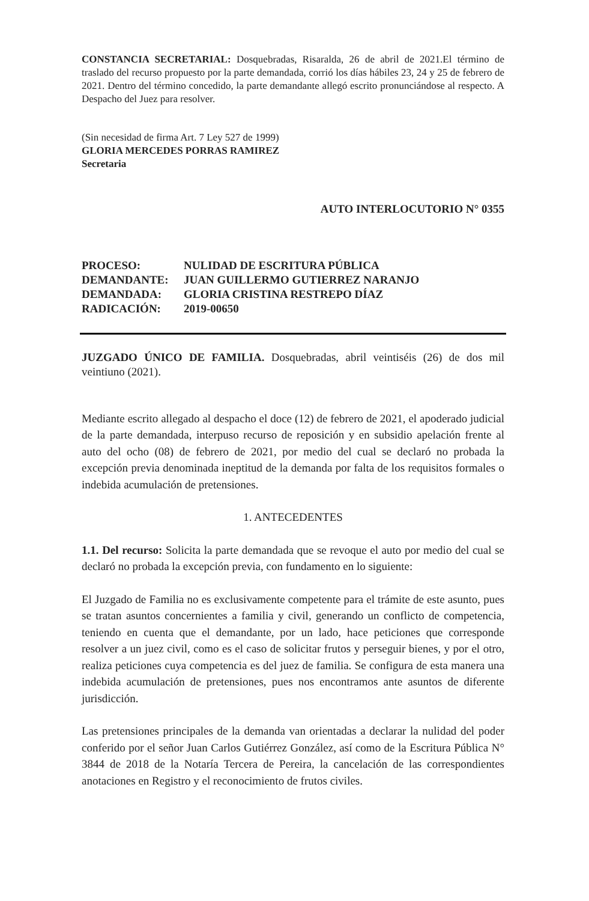CONSTANCIA SECRETARIAL: Dosquebradas, Risaralda, 26 de abril de 2021.El término de traslado del recurso propuesto por la parte demandada, corrió los días hábiles 23, 24 y 25 de febrero de 2021. Dentro del término concedido, la parte demandante allegó escrito pronunciándose al respecto. A Despacho del Juez para resolver.
(Sin necesidad de firma Art. 7 Ley 527 de 1999)
GLORIA MERCEDES PORRAS RAMIREZ
Secretaria
AUTO INTERLOCUTORIO N° 0355
| PROCESO: | NULIDAD DE ESCRITURA PÚBLICA |
| DEMANDANTE: | JUAN GUILLERMO GUTIERREZ NARANJO |
| DEMANDADA: | GLORIA CRISTINA RESTREPO DÍAZ |
| RADICACIÓN: | 2019-00650 |
JUZGADO ÚNICO DE FAMILIA. Dosquebradas, abril veintiséis (26) de dos mil veintiuno (2021).
Mediante escrito allegado al despacho el doce (12) de febrero de 2021, el apoderado judicial de la parte demandada, interpuso recurso de reposición y en subsidio apelación frente al auto del ocho (08) de febrero de 2021, por medio del cual se declaró no probada la excepción previa denominada ineptitud de la demanda por falta de los requisitos formales o indebida acumulación de pretensiones.
1. ANTECEDENTES
1.1. Del recurso: Solicita la parte demandada que se revoque el auto por medio del cual se declaró no probada la excepción previa, con fundamento en lo siguiente:
El Juzgado de Familia no es exclusivamente competente para el trámite de este asunto, pues se tratan asuntos concernientes a familia y civil, generando un conflicto de competencia, teniendo en cuenta que el demandante, por un lado, hace peticiones que corresponde resolver a un juez civil, como es el caso de solicitar frutos y perseguir bienes, y por el otro, realiza peticiones cuya competencia es del juez de familia. Se configura de esta manera una indebida acumulación de pretensiones, pues nos encontramos ante asuntos de diferente jurisdicción.
Las pretensiones principales de la demanda van orientadas a declarar la nulidad del poder conferido por el señor Juan Carlos Gutiérrez González, así como de la Escritura Pública N° 3844 de 2018 de la Notaría Tercera de Pereira, la cancelación de las correspondientes anotaciones en Registro y el reconocimiento de frutos civiles.